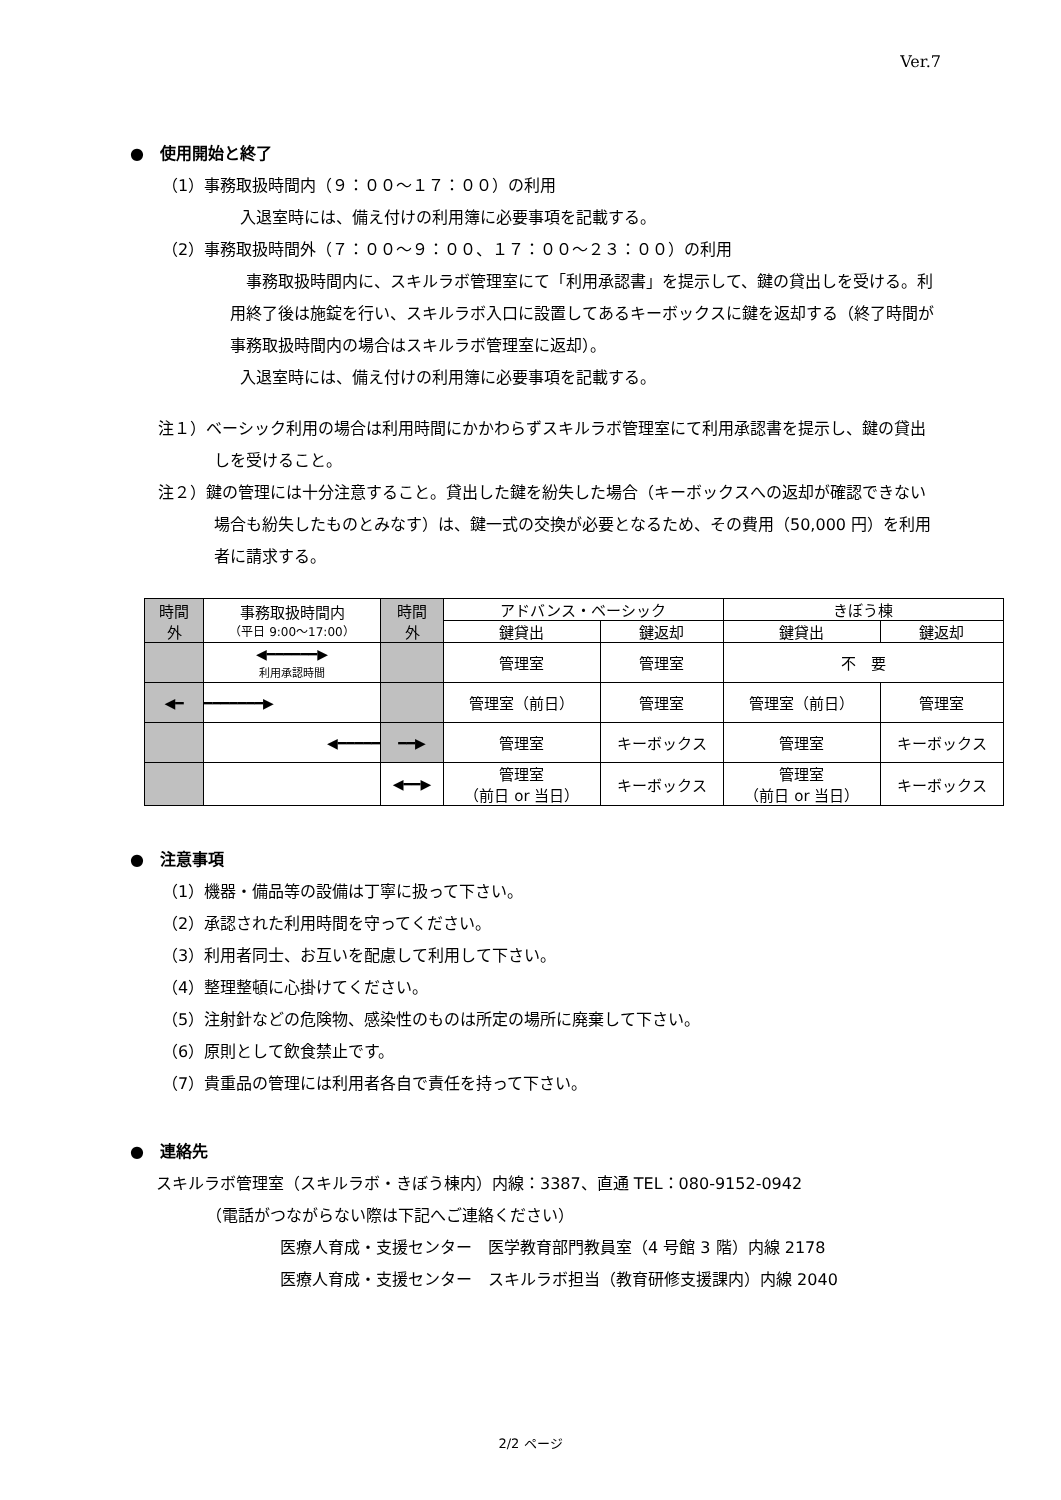Ver.7
●　使用開始と終了
（1）事務取扱時間内（９：００～１７：００）の利用
入退室時には、備え付けの利用簿に必要事項を記載する。
（2）事務取扱時間外（７：００～９：００、１７：００～２３：００）の利用
　事務取扱時間内に、スキルラボ管理室にて「利用承認書」を提示して、鍵の貸出しを受ける。利用終了後は施錠を行い、スキルラボ入口に設置してあるキーボックスに鍵を返却する（終了時間が事務取扱時間内の場合はスキルラボ管理室に返却）。
入退室時には、備え付けの利用簿に必要事項を記載する。
注１）ベーシック利用の場合は利用時間にかかわらずスキルラボ管理室にて利用承認書を提示し、鍵の貸出しを受けること。
注２）鍵の管理には十分注意すること。貸出した鍵を紛失した場合（キーボックスへの返却が確認できない場合も紛失したものとみなす）は、鍵一式の交換が必要となるため、その費用（50,000 円）を利用者に請求する。
| 時間 外 | 事務取扱時間内 （平日 9:00～17:00） | 時間 外 | アドバンス・ベーシック | | きぼう棟 | |
| --- | --- | --- | --- | --- | --- | --- |
| | | | 鍵貸出 | 鍵返却 | 鍵貸出 | 鍵返却 |
| | ◀━━━━━━▶ 利用承認時間 | | 管理室 | 管理室 | 不 要 | |
| ◀━ | ━━━━━━━▶ | | 管理室（前日） | 管理室 | 管理室（前日） | 管理室 |
| | ◀━━━━━ | ━━▶ | 管理室 | キーボックス | 管理室 | キーボックス |
| | | ◀━━▶ | 管理室 （前日 or 当日） | キーボックス | 管理室 （前日 or 当日） | キーボックス |
●　注意事項
（1）機器・備品等の設備は丁寧に扱って下さい。
（2）承認された利用時間を守ってください。
（3）利用者同士、お互いを配慮して利用して下さい。
（4）整理整頓に心掛けてください。
（5）注射針などの危険物、感染性のものは所定の場所に廃棄して下さい。
（6）原則として飲食禁止です。
（7）貴重品の管理には利用者各自で責任を持って下さい。
●　連絡先
スキルラボ管理室（スキルラボ・きぼう棟内）内線：3387、直通 TEL：080-9152-0942
（電話がつながらない際は下記へご連絡ください）
医療人育成・支援センター　医学教育部門教員室（4 号館 3 階）内線 2178
医療人育成・支援センター　スキルラボ担当（教育研修支援課内）内線 2040
2/2 ページ